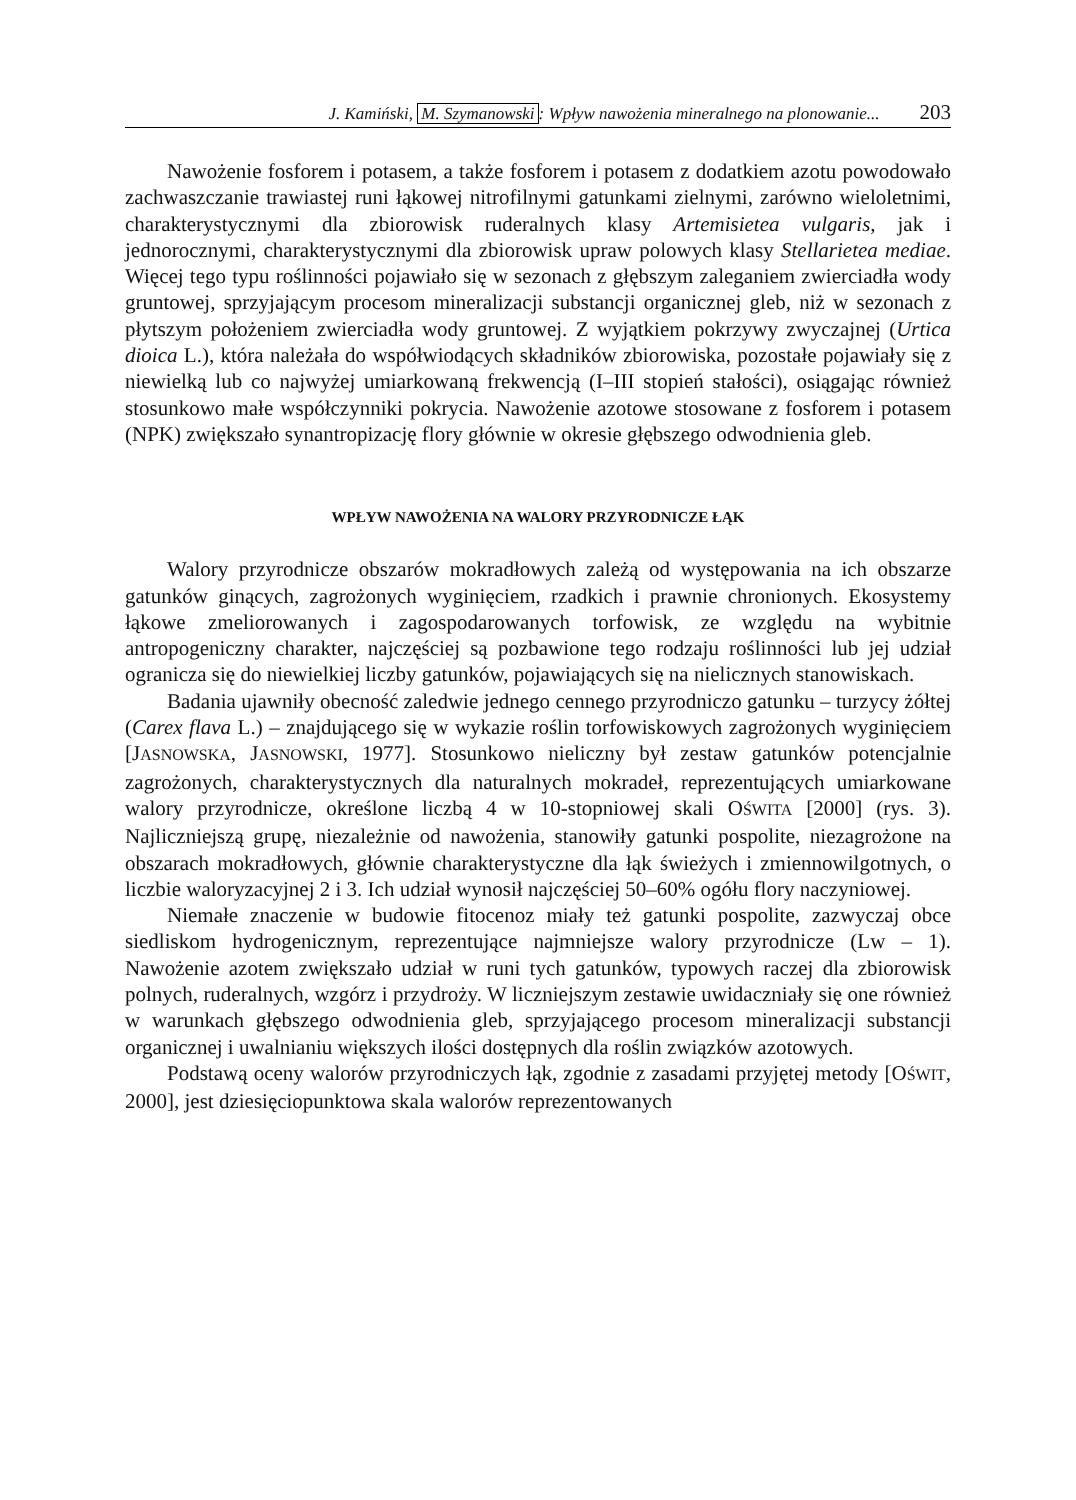J. Kamiński, M. Szymanowski: Wpływ nawożenia mineralnego na plonowanie... 203
Nawożenie fosforem i potasem, a także fosforem i potasem z dodatkiem azotu powodowało zachwaszczanie trawiastej runi łąkowej nitrofilnymi gatunkami zielnymi, zarówno wieloletnimi, charakterystycznymi dla zbiorowisk ruderalnych klasy Artemisietea vulgaris, jak i jednorocznymi, charakterystycznymi dla zbiorowisk upraw polowych klasy Stellarietea mediae. Więcej tego typu roślinności pojawiało się w sezonach z głębszym zaleganiem zwierciadła wody gruntowej, sprzyjającym procesom mineralizacji substancji organicznej gleb, niż w sezonach z płytszym położeniem zwierciadła wody gruntowej. Z wyjątkiem pokrzywy zwyczajnej (Urtica dioica L.), która należała do współwiodących składników zbiorowiska, pozostałe pojawiały się z niewielką lub co najwyżej umiarkowaną frekwencją (I–III stopień stałości), osiągając również stosunkowo małe współczynniki pokrycia. Nawożenie azotowe stosowane z fosforem i potasem (NPK) zwiększało synantropizację flory głównie w okresie głębszego odwodnienia gleb.
WPŁYW NAWOŻENIA NA WALORY PRZYRODNICZE ŁĄK
Walory przyrodnicze obszarów mokradłowych zależą od występowania na ich obszarze gatunków ginących, zagrożonych wyginięciem, rzadkich i prawnie chronionych. Ekosystemy łąkowe zmeliorowanych i zagospodarowanych torfowisk, ze względu na wybitnie antropogeniczny charakter, najczęściej są pozbawione tego rodzaju roślinności lub jej udział ogranicza się do niewielkiej liczby gatunków, pojawiających się na nielicznych stanowiskach.
Badania ujawniły obecność zaledwie jednego cennego przyrodniczo gatunku – turzycy żółtej (Carex flava L.) – znajdującego się w wykazie roślin torfowiskowych zagrożonych wyginięciem [JASNOWSKA, JASNOWSKI, 1977]. Stosunkowo nieliczny był zestaw gatunków potencjalnie zagrożonych, charakterystycznych dla naturalnych mokradeł, reprezentujących umiarkowane walory przyrodnicze, określone liczbą 4 w 10-stopniowej skali OŚWITA [2000] (rys. 3). Najliczniejszą grupę, niezależnie od nawożenia, stanowiły gatunki pospolite, niezagrożone na obszarach mokradłowych, głównie charakterystyczne dla łąk świeżych i zmiennowilgotnych, o liczbie waloryzacyjnej 2 i 3. Ich udział wynosił najczęściej 50–60% ogółu flory naczyniowej.
Niemałe znaczenie w budowie fitocenoz miały też gatunki pospolite, zazwyczaj obce siedliskom hydrogenicznym, reprezentujące najmniejsze walory przyrodnicze (Lw – 1). Nawożenie azotem zwiększało udział w runi tych gatunków, typowych raczej dla zbiorowisk polnych, ruderalnych, wzgórz i przydroży. W liczniejszym zestawie uwidaczniały się one również w warunkach głębszego odwodnienia gleb, sprzyjającego procesom mineralizacji substancji organicznej i uwalnianiu większych ilości dostępnych dla roślin związków azotowych.
Podstawą oceny walorów przyrodniczych łąk, zgodnie z zasadami przyjętej metody [OŚWIT, 2000], jest dziesięciopunktowa skala walorów reprezentowanych